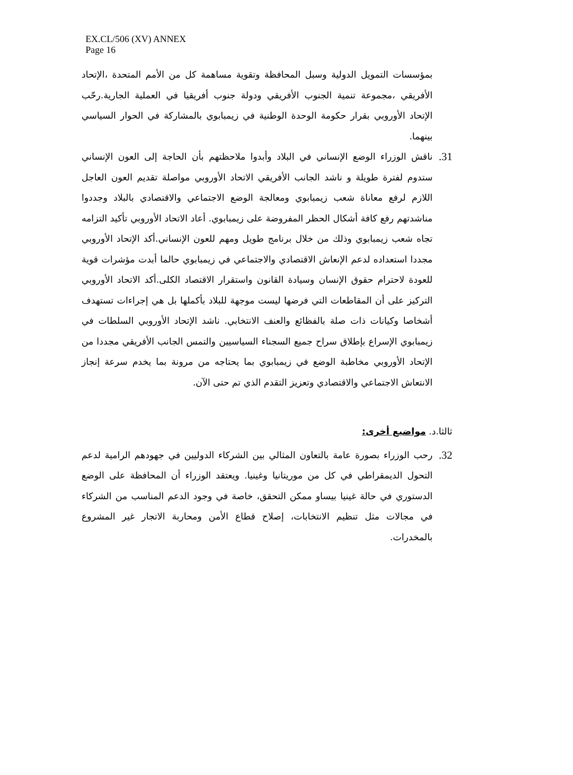EX.CL/506 (XV) ANNEX
Page 16
بمؤسسات التمويل الدولية وسبل المحافظة وتقوية مساهمة كل من الأمم المتحدة ،الإتحاد الأفريقي ،مجموعة تنمية الجنوب الأفريقي ودولة جنوب أفريقيا في العملية الجارية.رحّب الإتحاد الأوروبي بقرار حكومة الوحدة الوطنية في زيمبابوي بالمشاركة في الحوار السياسي بينهما.
31.
ناقش الوزراء الوضع الإنساني في البلاد وأبدوا ملاحظتهم بأن الحاجة إلى العون الإنساني ستدوم لفترة طويلة و ناشد الجانب الأفريقي الاتحاد الأوروبي مواصلة تقديم العون العاجل اللازم لرفع معاناة شعب زيمبابوي ومعالجة الوضع الاجتماعي والاقتصادي بالبلاد وجددوا مناشدتهم رفع كافة أشكال الحظر المفروضة على زيمبابوي. أعاد الاتحاد الأوروبي تأكيد التزامه تجاه شعب زيمبابوي وذلك من خلال برنامج طويل ومهم للعون الإنساني.أكد الإتحاد الأوروبي مجددا استعداده لدعم الإنعاش الاقتصادي والاجتماعي في زيمبابوي حالما أبدت مؤشرات قوية للعودة لاحترام حقوق الإنسان وسيادة القانون واستقرار الاقتصاد الكلى.أكد الاتحاد الأوروبي التركيز على أن المقاطعات التي فرضها ليست موجهة للبلاد بأكملها بل هي إجراءات تستهدف أشخاصا وكيانات ذات صلة بالفظائع والعنف الانتخابي. ناشد الإتحاد الأوروبي السلطات في زيمبابوي الإسراع بإطلاق سراح جميع السجناء السياسيين والتمس الجانب الأفريقي مجددا من الإتحاد الأوروبي مخاطبة الوضع في زيمبابوي بما يحتاجه من مرونة بما يخدم سرعة إنجاز الانتعاش الاجتماعي والاقتصادي وتعزيز التقدم الذي تم حتى الآن.
ثالثا.د. مواضيع أخرى:
32.
رحب الوزراء بصورة عامة بالتعاون المثالي بين الشركاء الدوليين في جهودهم الرامية لدعم التحول الديمقراطي في كل من موريتانيا وغينيا. ويعتقد الوزراء أن المحافظة على الوضع الدستوري في حالة غينيا بيساو ممكن التحقق، خاصة في وجود الدعم المناسب من الشركاء في مجالات مثل تنظيم الانتخابات، إصلاح قطاع الأمن ومحاربة الاتجار غير المشروع بالمخدرات.